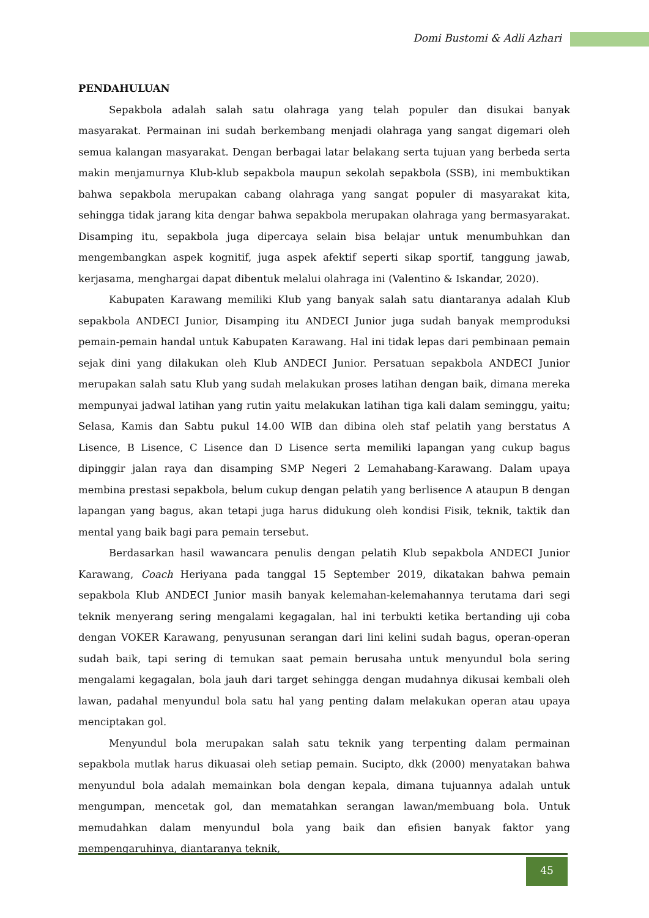Domi Bustomi & Adli Azhari
PENDAHULUAN
Sepakbola adalah salah satu olahraga yang telah populer dan disukai banyak masyarakat. Permainan ini sudah berkembang menjadi olahraga yang sangat digemari oleh semua kalangan masyarakat. Dengan berbagai latar belakang serta tujuan yang berbeda serta makin menjamurnya Klub-klub sepakbola maupun sekolah sepakbola (SSB), ini membuktikan bahwa sepakbola merupakan cabang olahraga yang sangat populer di masyarakat kita, sehingga tidak jarang kita dengar bahwa sepakbola merupakan olahraga yang bermasyarakat. Disamping itu, sepakbola juga dipercaya selain bisa belajar untuk menumbuhkan dan mengembangkan aspek kognitif, juga aspek afektif seperti sikap sportif, tanggung jawab, kerjasama, menghargai dapat dibentuk melalui olahraga ini (Valentino & Iskandar, 2020).
Kabupaten Karawang memiliki Klub yang banyak salah satu diantaranya adalah Klub sepakbola ANDECI Junior, Disamping itu ANDECI Junior juga sudah banyak memproduksi pemain-pemain handal untuk Kabupaten Karawang. Hal ini tidak lepas dari pembinaan pemain sejak dini yang dilakukan oleh Klub ANDECI Junior. Persatuan sepakbola ANDECI Junior merupakan salah satu Klub yang sudah melakukan proses latihan dengan baik, dimana mereka mempunyai jadwal latihan yang rutin yaitu melakukan latihan tiga kali dalam seminggu, yaitu; Selasa, Kamis dan Sabtu pukul 14.00 WIB dan dibina oleh staf pelatih yang berstatus A Lisence, B Lisence, C Lisence dan D Lisence serta memiliki lapangan yang cukup bagus dipinggir jalan raya dan disamping SMP Negeri 2 Lemahabang-Karawang. Dalam upaya membina prestasi sepakbola, belum cukup dengan pelatih yang berlisence A ataupun B dengan lapangan yang bagus, akan tetapi juga harus didukung oleh kondisi Fisik, teknik, taktik dan mental yang baik bagi para pemain tersebut.
Berdasarkan hasil wawancara penulis dengan pelatih Klub sepakbola ANDECI Junior Karawang, Coach Heriyana pada tanggal 15 September 2019, dikatakan bahwa pemain sepakbola Klub ANDECI Junior masih banyak kelemahan-kelemahannya terutama dari segi teknik menyerang sering mengalami kegagalan, hal ini terbukti ketika bertanding uji coba dengan VOKER Karawang, penyusunan serangan dari lini kelini sudah bagus, operan-operan sudah baik, tapi sering di temukan saat pemain berusaha untuk menyundul bola sering mengalami kegagalan, bola jauh dari target sehingga dengan mudahnya dikusai kembali oleh lawan, padahal menyundul bola satu hal yang penting dalam melakukan operan atau upaya menciptakan gol.
Menyundul bola merupakan salah satu teknik yang terpenting dalam permainan sepakbola mutlak harus dikuasai oleh setiap pemain. Sucipto, dkk (2000) menyatakan bahwa menyundul bola adalah memainkan bola dengan kepala, dimana tujuannya adalah untuk mengumpan, mencetak gol, dan mematahkan serangan lawan/membuang bola. Untuk memudahkan dalam menyundul bola yang baik dan efisien banyak faktor yang mempengaruhinya, diantaranya teknik,
45